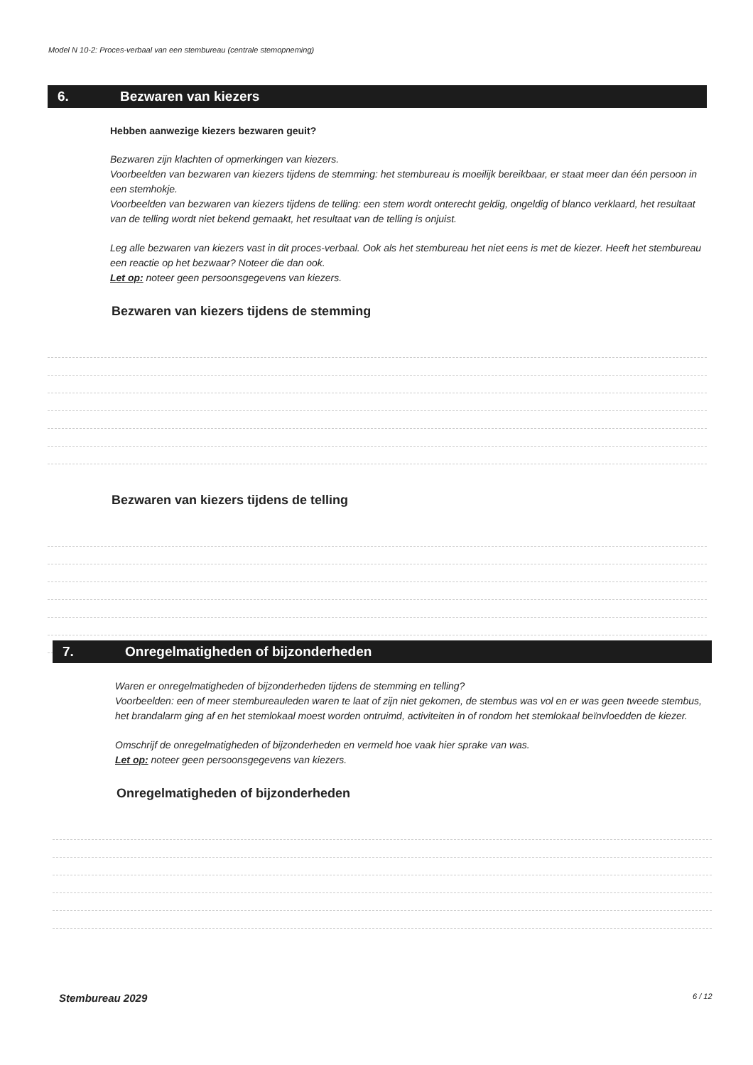Model N 10-2: Proces-verbaal van een stembureau (centrale stemopneming)
6. Bezwaren van kiezers
Hebben aanwezige kiezers bezwaren geuit?
Bezwaren zijn klachten of opmerkingen van kiezers.
Voorbeelden van bezwaren van kiezers tijdens de stemming: het stembureau is moeilijk bereikbaar, er staat meer dan één persoon in een stemhokje.
Voorbeelden van bezwaren van kiezers tijdens de telling: een stem wordt onterecht geldig, ongeldig of blanco verklaard, het resultaat van de telling wordt niet bekend gemaakt, het resultaat van de telling is onjuist.
Leg alle bezwaren van kiezers vast in dit proces-verbaal. Ook als het stembureau het niet eens is met de kiezer. Heeft het stembureau een reactie op het bezwaar? Noteer die dan ook.
Let op: noteer geen persoonsgegevens van kiezers.
Bezwaren van kiezers tijdens de stemming
Bezwaren van kiezers tijdens de telling
7. Onregelmatigheden of bijzonderheden
Waren er onregelmatigheden of bijzonderheden tijdens de stemming en telling?
Voorbeelden: een of meer stembureauleden waren te laat of zijn niet gekomen, de stembus was vol en er was geen tweede stembus, het brandalarm ging af en het stemlokaal moest worden ontruimd, activiteiten in of rondom het stemlokaal beïnvloedden de kiezer.
Omschrijf de onregelmatigheden of bijzonderheden en vermeld hoe vaak hier sprake van was.
Let op: noteer geen persoonsgegevens van kiezers.
Onregelmatigheden of bijzonderheden
Stembureau 2029 6 / 12